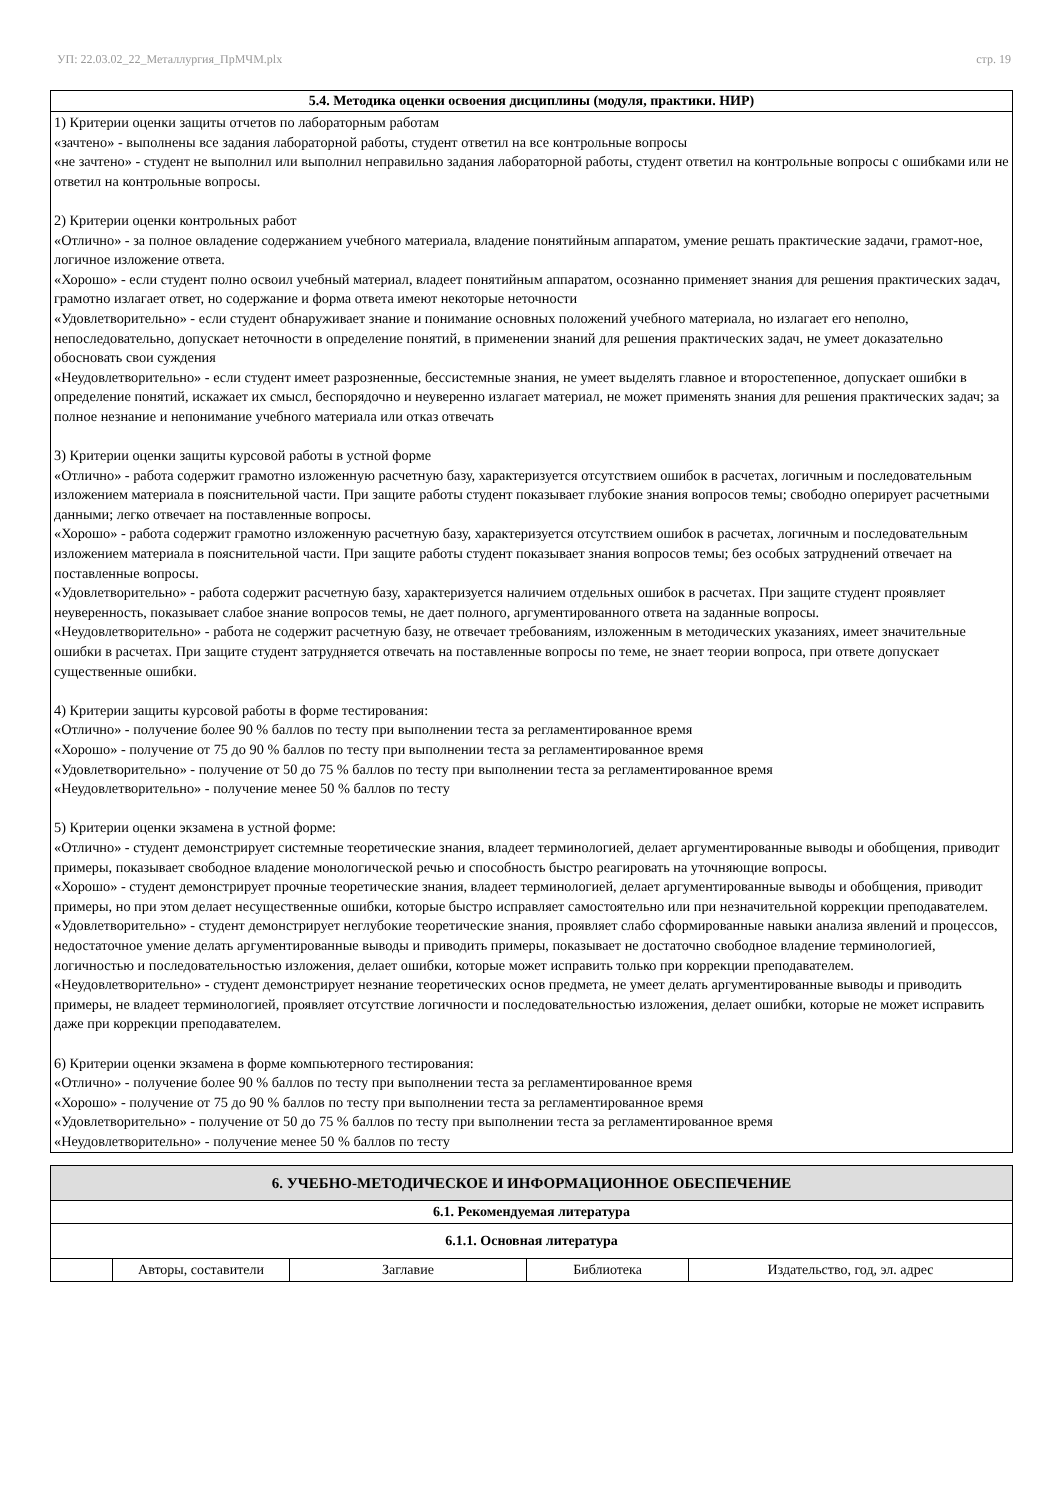УП: 22.03.02_22_Металлургия_ПрМЧМ.plx стр. 19
5.4. Методика оценки освоения дисциплины (модуля, практики. НИР)
1) Критерии оценки защиты отчетов по лабораторным работам
«зачтено» - выполнены все задания лабораторной работы, студент ответил на все контрольные вопросы
«не зачтено» - студент не выполнил или выполнил неправильно задания лабораторной работы, студент ответил на контрольные вопросы с ошибками или не ответил на контрольные вопросы.
2) Критерии оценки контрольных работ
«Отлично» - за полное овладение содержанием учебного материала, владение понятийным аппаратом, умение решать практические задачи, грамот-ное, логичное изложение ответа.
«Хорошо» - если студент полно освоил учебный материал, владеет понятийным аппаратом, осознанно применяет знания для решения практических задач, грамотно излагает ответ, но содержание и форма ответа имеют некоторые неточности
«Удовлетворительно» - если студент обнаруживает знание и понимание основных положений учебного материала, но излагает его неполно, непоследовательно, допускает неточности в определение понятий, в применении знаний для решения практических задач, не умеет доказательно обосновать свои суждения
«Неудовлетворительно» - если студент имеет разрозненные, бессистемные знания, не умеет выделять главное и второстепенное, допускает ошибки в определение понятий, искажает их смысл, беспорядочно и неуверенно излагает материал, не может применять знания для решения практических задач; за полное незнание и непонимание учебного материала или отказ отвечать
3) Критерии оценки защиты курсовой работы в устной форме
«Отлично» - работа содержит грамотно изложенную расчетную базу, характеризуется отсутствием ошибок в расчетах, логичным и последовательным изложением материала в пояснительной части. При защите работы студент показывает глубокие знания вопросов темы; свободно оперирует расчетными данными; легко отвечает на поставленные вопросы.
«Хорошо» - работа содержит грамотно изложенную расчетную базу, характеризуется отсутствием ошибок в расчетах, логичным и последовательным изложением материала в пояснительной части. При защите работы студент показывает знания вопросов темы; без особых затруднений отвечает на поставленные вопросы.
«Удовлетворительно» - работа содержит расчетную базу, характеризуется наличием отдельных ошибок в расчетах. При защите студент проявляет неуверенность, показывает слабое знание вопросов темы, не дает полного, аргументированного ответа на заданные вопросы.
«Неудовлетворительно» - работа не содержит расчетную базу, не отвечает требованиям, изложенным в методических указаниях, имеет значительные ошибки в расчетах. При защите студент затрудняется отвечать на поставленные вопросы по теме, не знает теории вопроса, при ответе допускает существенные ошибки.
4) Критерии защиты курсовой работы в форме тестирования:
«Отлично» - получение более 90 % баллов по тесту при выполнении теста за регламентированное время
«Хорошо» - получение от 75 до 90 % баллов по тесту при выполнении теста за регламентированное время
«Удовлетворительно» - получение от 50 до 75 % баллов по тесту при выполнении теста за регламентированное время
«Неудовлетворительно» - получение менее 50 % баллов по тесту
5) Критерии оценки экзамена в устной форме:
«Отлично» - студент демонстрирует системные теоретические знания, владеет терминологией, делает аргументированные выводы и обобщения, приводит примеры, показывает свободное владение монологической речью и способность быстро реагировать на уточняющие вопросы.
«Хорошо» - студент демонстрирует прочные теоретические знания, владеет терминологией, делает аргументированные выводы и обобщения, приводит примеры, но при этом делает несущественные ошибки, которые быстро исправляет самостоятельно или при незначительной коррекции преподавателем.
«Удовлетворительно» - студент демонстрирует неглубокие теоретические знания, проявляет слабо сформированные навыки анализа явлений и процессов, недостаточное умение делать аргументированные выводы и приводить примеры, показывает не достаточно свободное владение терминологией, логичностью и последовательностью изложения, делает ошибки, которые может исправить только при коррекции преподавателем.
«Неудовлетворительно» - студент демонстрирует незнание теоретических основ предмета, не умеет делать аргументированные выводы и приводить примеры, не владеет терминологией, проявляет отсутствие логичности и последовательностью изложения, делает ошибки, которые не может исправить даже при коррекции преподавателем.
6) Критерии оценки экзамена в форме компьютерного тестирования:
«Отлично» - получение более 90 % баллов по тесту при выполнении теста за регламентированное время
«Хорошо» - получение от 75 до 90 % баллов по тесту при выполнении теста за регламентированное время
«Удовлетворительно» - получение от 50 до 75 % баллов по тесту при выполнении теста за регламентированное время
«Неудовлетворительно» - получение менее 50 % баллов по тесту
| 6. УЧЕБНО-МЕТОДИЧЕСКОЕ И ИНФОРМАЦИОННОЕ ОБЕСПЕЧЕНИЕ | | | | |
| 6.1. Рекомендуемая литература | | | | |
| 6.1.1. Основная литература | | | | |
| | Авторы, составители | Заглавие | Библиотека | Издательство, год, эл. адрес |